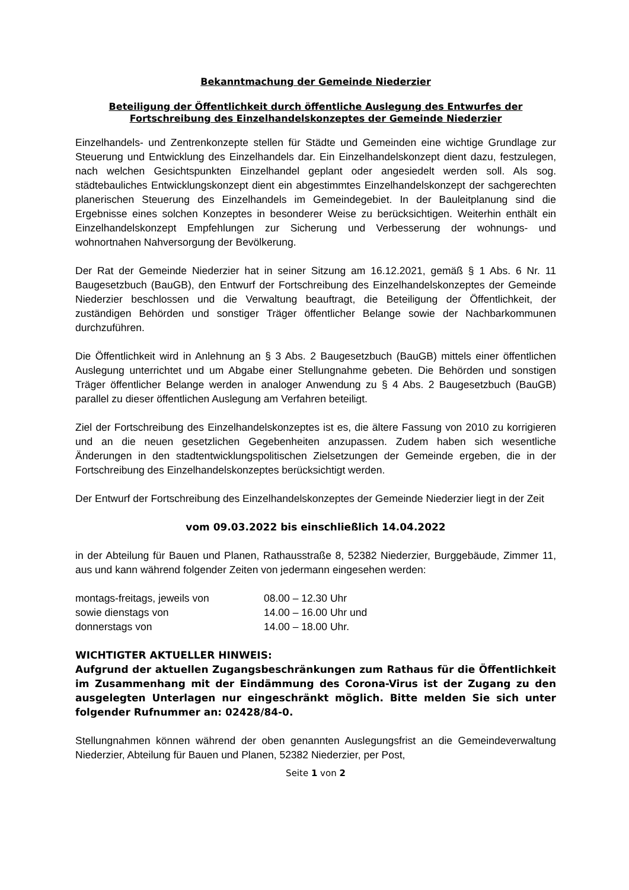Bekanntmachung der Gemeinde Niederzier
Beteiligung der Öffentlichkeit durch öffentliche Auslegung des Entwurfes der Fortschreibung des Einzelhandelskonzeptes der Gemeinde Niederzier
Einzelhandels- und Zentrenkonzepte stellen für Städte und Gemeinden eine wichtige Grundlage zur Steuerung und Entwicklung des Einzelhandels dar. Ein Einzelhandelskonzept dient dazu, festzulegen, nach welchen Gesichtspunkten Einzelhandel geplant oder angesiedelt werden soll. Als sog. städtebauliches Entwicklungskonzept dient ein abgestimmtes Einzelhandelskonzept der sachgerechten planerischen Steuerung des Einzelhandels im Gemeindegebiet. In der Bauleitplanung sind die Ergebnisse eines solchen Konzeptes in besonderer Weise zu berücksichtigen. Weiterhin enthält ein Einzelhandelskonzept Empfehlungen zur Sicherung und Verbesserung der wohnungs- und wohnortnahen Nahversorgung der Bevölkerung.
Der Rat der Gemeinde Niederzier hat in seiner Sitzung am 16.12.2021, gemäß § 1 Abs. 6 Nr. 11 Baugesetzbuch (BauGB), den Entwurf der Fortschreibung des Einzelhandelskonzeptes der Gemeinde Niederzier beschlossen und die Verwaltung beauftragt, die Beteiligung der Öffentlichkeit, der zuständigen Behörden und sonstiger Träger öffentlicher Belange sowie der Nachbarkommunen durchzuführen.
Die Öffentlichkeit wird in Anlehnung an § 3 Abs. 2 Baugesetzbuch (BauGB) mittels einer öffentlichen Auslegung unterrichtet und um Abgabe einer Stellungnahme gebeten. Die Behörden und sonstigen Träger öffentlicher Belange werden in analoger Anwendung zu § 4 Abs. 2 Baugesetzbuch (BauGB) parallel zu dieser öffentlichen Auslegung am Verfahren beteiligt.
Ziel der Fortschreibung des Einzelhandelskonzeptes ist es, die ältere Fassung von 2010 zu korrigieren und an die neuen gesetzlichen Gegebenheiten anzupassen. Zudem haben sich wesentliche Änderungen in den stadtentwicklungspolitischen Zielsetzungen der Gemeinde ergeben, die in der Fortschreibung des Einzelhandelskonzeptes berücksichtigt werden.
Der Entwurf der Fortschreibung des Einzelhandelskonzeptes der Gemeinde Niederzier liegt in der Zeit
vom 09.03.2022 bis einschließlich 14.04.2022
in der Abteilung für Bauen und Planen, Rathausstraße 8, 52382 Niederzier, Burggebäude, Zimmer 11, aus und kann während folgender Zeiten von jedermann eingesehen werden:
| montags-freitags, jeweils von | 08.00 – 12.30 Uhr |
| sowie dienstags von | 14.00 – 16.00 Uhr und |
| donnerstags von | 14.00 – 18.00 Uhr. |
WICHTIGTER AKTUELLER HINWEIS:
Aufgrund der aktuellen Zugangsbeschränkungen zum Rathaus für die Öffentlichkeit im Zusammenhang mit der Eindämmung des Corona-Virus ist der Zugang zu den ausgelegten Unterlagen nur eingeschränkt möglich. Bitte melden Sie sich unter folgender Rufnummer an: 02428/84-0.
Stellungnahmen können während der oben genannten Auslegungsfrist an die Gemeindeverwaltung Niederzier, Abteilung für Bauen und Planen, 52382 Niederzier, per Post,
Seite 1 von 2